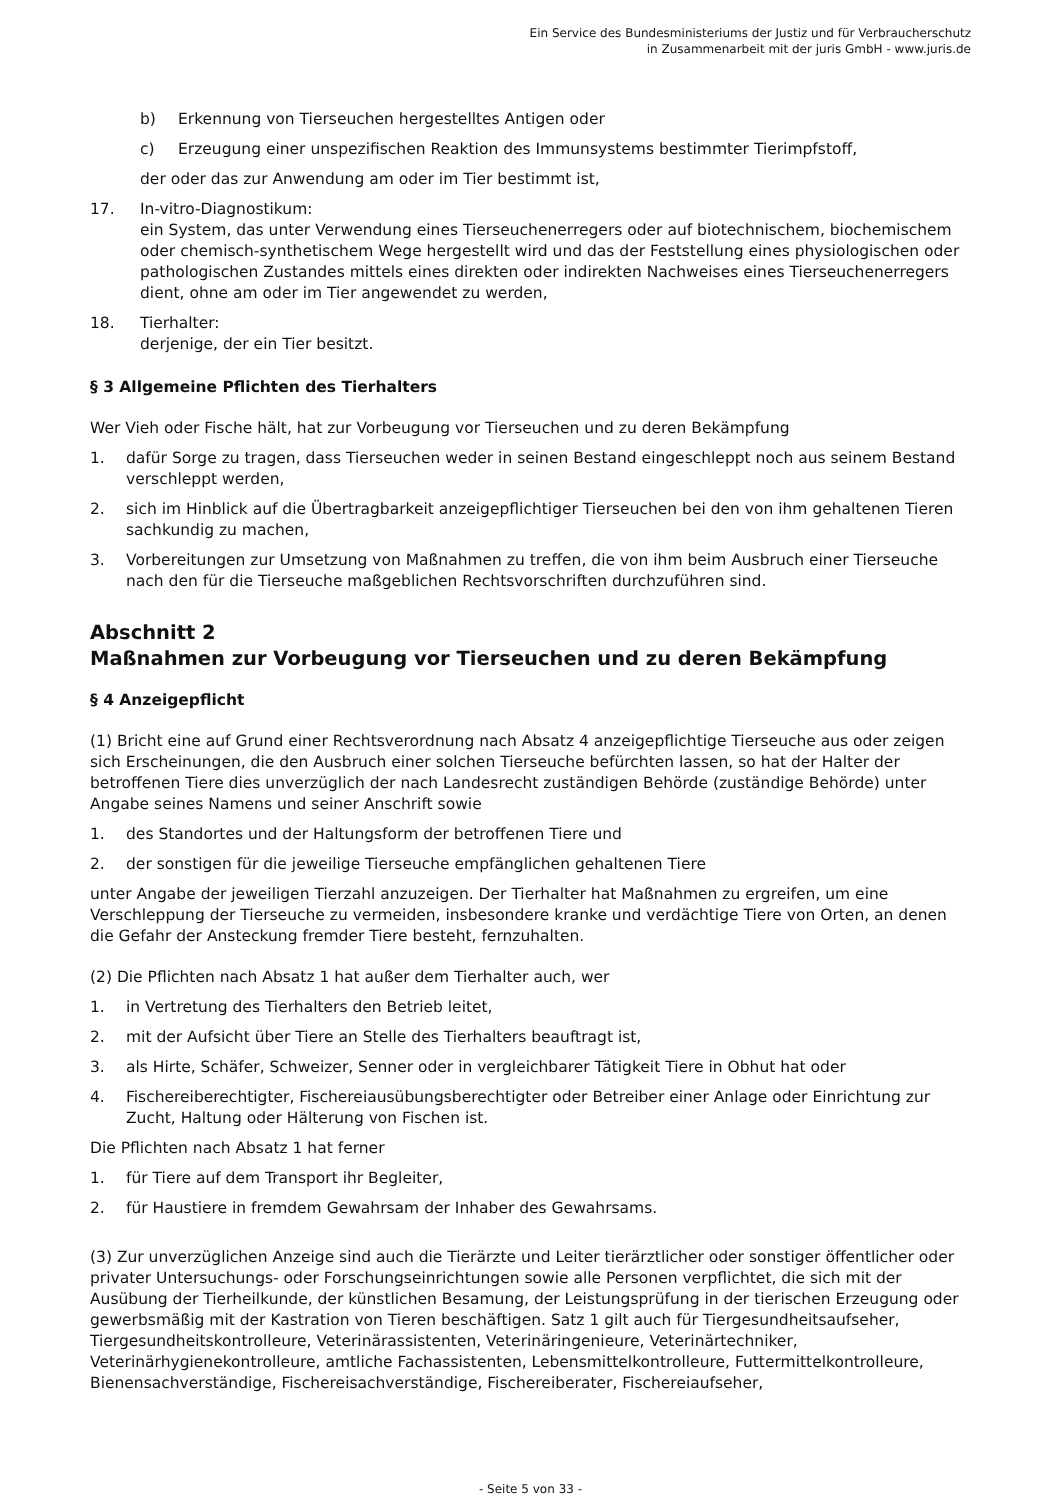Ein Service des Bundesministeriums der Justiz und für Verbraucherschutz
in Zusammenarbeit mit der juris GmbH - www.juris.de
b) Erkennung von Tierseuchen hergestelltes Antigen oder
c) Erzeugung einer unspezifischen Reaktion des Immunsystems bestimmter Tierimpfstoff,
der oder das zur Anwendung am oder im Tier bestimmt ist,
17. In-vitro-Diagnostikum:
ein System, das unter Verwendung eines Tierseuchenerregers oder auf biotechnischem, biochemischem oder chemisch-synthetischem Wege hergestellt wird und das der Feststellung eines physiologischen oder pathologischen Zustandes mittels eines direkten oder indirekten Nachweises eines Tierseuchenerregers dient, ohne am oder im Tier angewendet zu werden,
18. Tierhalter:
derjenige, der ein Tier besitzt.
§ 3 Allgemeine Pflichten des Tierhalters
Wer Vieh oder Fische hält, hat zur Vorbeugung vor Tierseuchen und zu deren Bekämpfung
1. dafür Sorge zu tragen, dass Tierseuchen weder in seinen Bestand eingeschleppt noch aus seinem Bestand verschleppt werden,
2. sich im Hinblick auf die Übertragbarkeit anzeigepflichtiger Tierseuchen bei den von ihm gehaltenen Tieren sachkundig zu machen,
3. Vorbereitungen zur Umsetzung von Maßnahmen zu treffen, die von ihm beim Ausbruch einer Tierseuche nach den für die Tierseuche maßgeblichen Rechtsvorschriften durchzuführen sind.
Abschnitt 2
Maßnahmen zur Vorbeugung vor Tierseuchen und zu deren Bekämpfung
§ 4 Anzeigepflicht
(1) Bricht eine auf Grund einer Rechtsverordnung nach Absatz 4 anzeigepflichtige Tierseuche aus oder zeigen sich Erscheinungen, die den Ausbruch einer solchen Tierseuche befürchten lassen, so hat der Halter der betroffenen Tiere dies unverzüglich der nach Landesrecht zuständigen Behörde (zuständige Behörde) unter Angabe seines Namens und seiner Anschrift sowie
1. des Standortes und der Haltungsform der betroffenen Tiere und
2. der sonstigen für die jeweilige Tierseuche empfänglichen gehaltenen Tiere
unter Angabe der jeweiligen Tierzahl anzuzeigen. Der Tierhalter hat Maßnahmen zu ergreifen, um eine Verschleppung der Tierseuche zu vermeiden, insbesondere kranke und verdächtige Tiere von Orten, an denen die Gefahr der Ansteckung fremder Tiere besteht, fernzuhalten.
(2) Die Pflichten nach Absatz 1 hat außer dem Tierhalter auch, wer
1. in Vertretung des Tierhalters den Betrieb leitet,
2. mit der Aufsicht über Tiere an Stelle des Tierhalters beauftragt ist,
3. als Hirte, Schäfer, Schweizer, Senner oder in vergleichbarer Tätigkeit Tiere in Obhut hat oder
4. Fischereiberechtigter, Fischereiausübungsberechtigter oder Betreiber einer Anlage oder Einrichtung zur Zucht, Haltung oder Hälterung von Fischen ist.
Die Pflichten nach Absatz 1 hat ferner
1. für Tiere auf dem Transport ihr Begleiter,
2. für Haustiere in fremdem Gewahrsam der Inhaber des Gewahrsams.
(3) Zur unverzüglichen Anzeige sind auch die Tierärzte und Leiter tierärztlicher oder sonstiger öffentlicher oder privater Untersuchungs- oder Forschungseinrichtungen sowie alle Personen verpflichtet, die sich mit der Ausübung der Tierheilkunde, der künstlichen Besamung, der Leistungsprüfung in der tierischen Erzeugung oder gewerbsmäßig mit der Kastration von Tieren beschäftigen. Satz 1 gilt auch für Tiergesundheitsaufseher, Tiergesundheitskontrolleure, Veterinärassistenten, Veterinäringenieure, Veterinärtechniker, Veterinärhygienekontrolleure, amtliche Fachassistenten, Lebensmittelkontrolleure, Futtermittelkontrolleure, Bienensachverständige, Fischereisachverständige, Fischereiberater, Fischereiaufseher,
- Seite 5 von 33 -